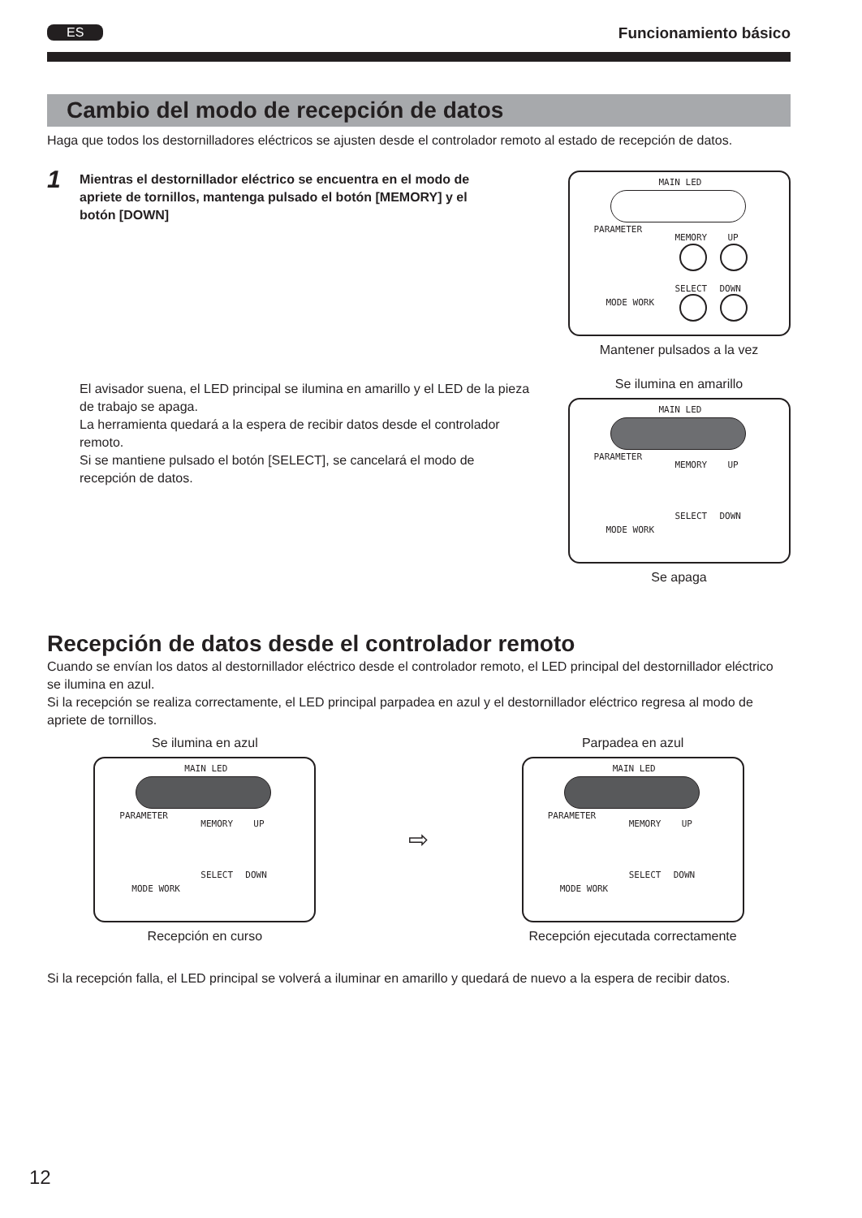ES Funcionamiento básico
Cambio del modo de recepción de datos
Haga que todos los destornilladores eléctricos se ajusten desde el controlador remoto al estado de recepción de datos.
1 Mientras el destornillador eléctrico se encuentra en el modo de apriete de tornillos, mantenga pulsado el botón [MEMORY] y el botón [DOWN]
MAIN LED
PARAMETER
MEMORY UP
SELECT DOWN
MODE WORK
Mantener pulsados a la vez
El avisador suena, el LED principal se ilumina en amarillo y el LED de la pieza de trabajo se apaga.
La herramienta quedará a la espera de recibir datos desde el controlador remoto.
Si se mantiene pulsado el botón [SELECT], se cancelará el modo de recepción de datos.
Se ilumina en amarillo
MAIN LED
PARAMETER
MEMORY UP
SELECT DOWN
MODE WORK
Se apaga
Recepción de datos desde el controlador remoto
Cuando se envían los datos al destornillador eléctrico desde el controlador remoto, el LED principal del destornillador eléctrico se ilumina en azul.
Si la recepción se realiza correctamente, el LED principal parpadea en azul y el destornillador eléctrico regresa al modo de apriete de tornillos.
Se ilumina en azul
MAIN LED
PARAMETER
MEMORY UP
SELECT DOWN
MODE WORK
Recepción en curso
⇨
Parpadea en azul
MAIN LED
PARAMETER
MEMORY UP
SELECT DOWN
MODE WORK
Recepción ejecutada correctamente
Si la recepción falla, el LED principal se volverá a iluminar en amarillo y quedará de nuevo a la espera de recibir datos.
12